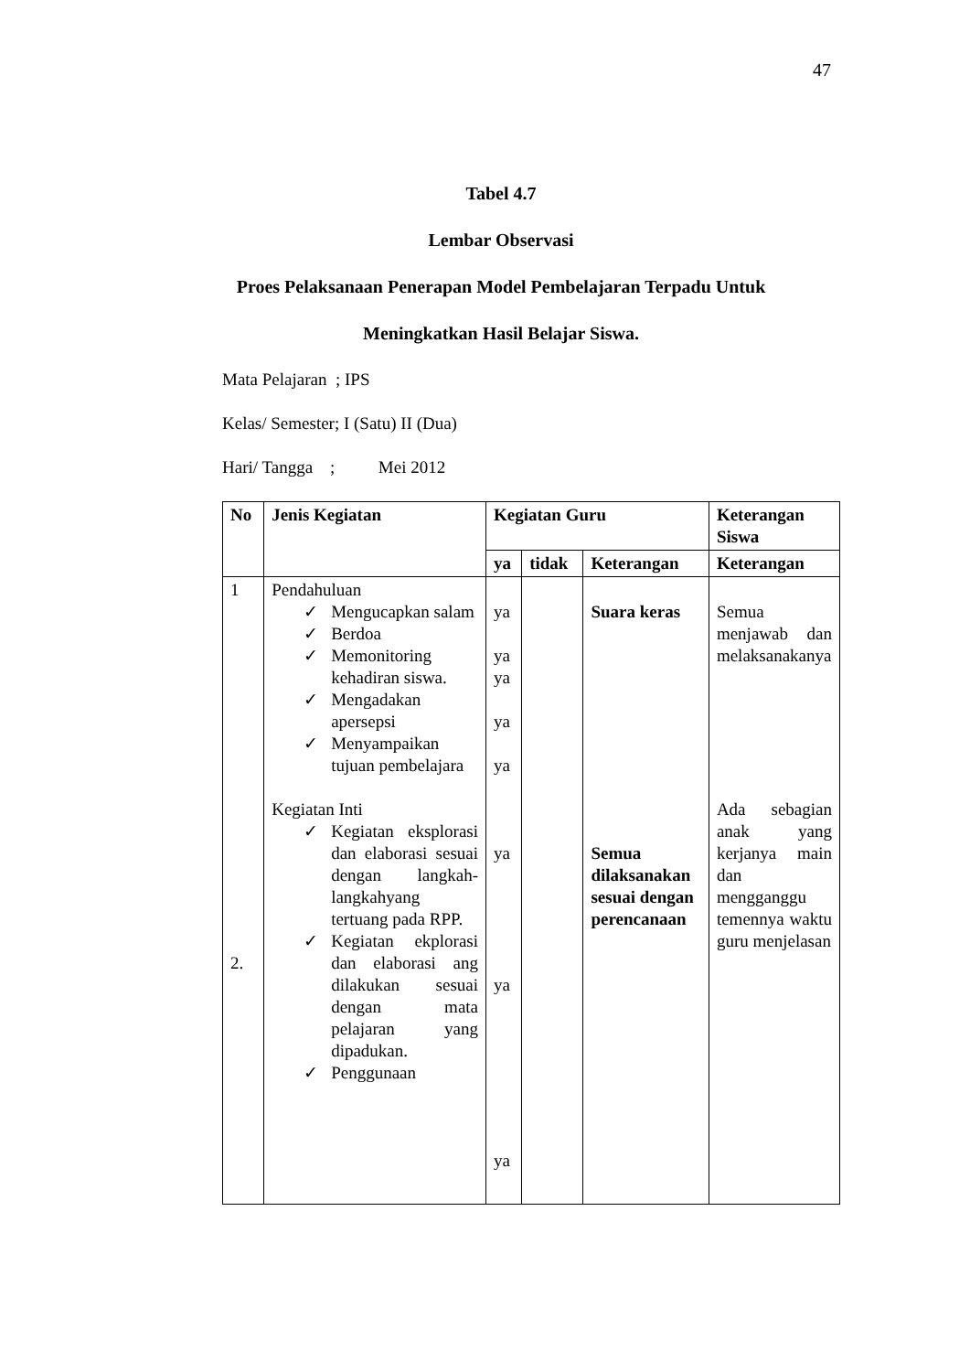47
Tabel 4.7
Lembar Observasi
Proes Pelaksanaan Penerapan Model Pembelajaran Terpadu Untuk
Meningkatkan Hasil Belajar Siswa.
Mata Pelajaran ; IPS
Kelas/ Semester; I (Satu) II (Dua)
Hari/ Tangga ; Mei 2012
| No | Jenis Kegiatan | Kegiatan Guru | | | Keterangan Siswa |
| --- | --- | --- | --- | --- | --- |
| | | ya | tidak | Keterangan | Keterangan |
| 1 2. | Pendahuluan ✓ Mengucapkan salam ✓ Berdoa ✓ Memonitoring kehadiran siswa. ✓ Mengadakan apersepsi ✓ Menyampaikan tujuan pembelajara Kegiatan Inti ✓ Kegiatan eksplorasi dan elaborasi sesuai dengan langkah-langkahyang tertuang pada RPP. ✓ Kegiatan ekplorasi dan elaborasi ang dilakukan sesuai dengan mata pelajaran yang dipadukan. ✓ Penggunaan | ya ya ya ya ya ya ya ya | | Suara keras Semua dilaksanakan sesuai dengan perencanaan | Semua menjawab dan melaksanakanya Ada sebagian anak yang kerjanya main dan mengganggu temennya waktu guru menjelasan |